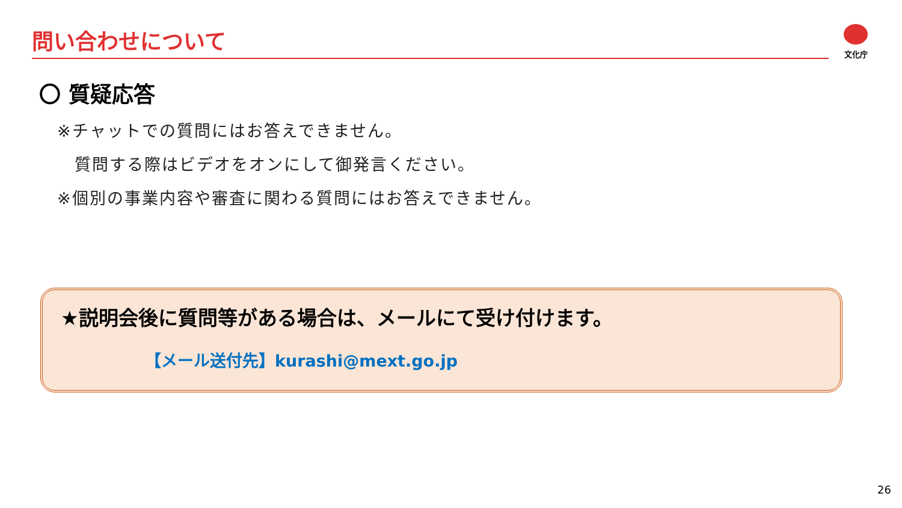問い合わせについて 文化庁
〇 質疑応答
※チャットでの質問にはお答えできません。
　質問する際はビデオをオンにして御発言ください。
※個別の事業内容や審査に関わる質問にはお答えできません。
★説明会後に質問等がある場合は、メールにて受け付けます。
【メール送付先】kurashi@mext.go.jp
26